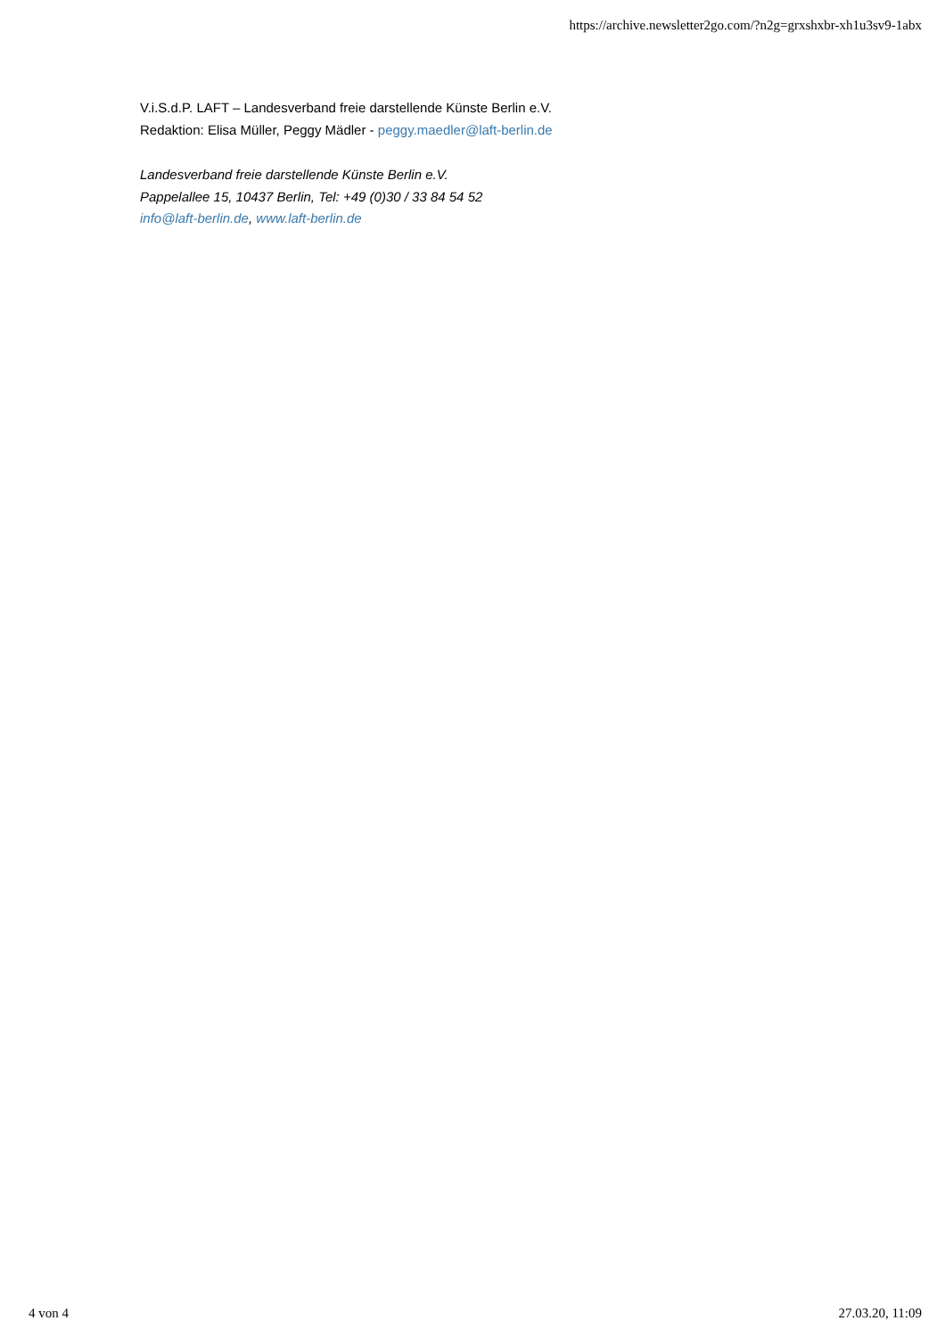https://archive.newsletter2go.com/?n2g=grxshxbr-xh1u3sv9-1abx
V.i.S.d.P. LAFT – Landesverband freie darstellende Künste Berlin e.V.
Redaktion: Elisa Müller, Peggy Mädler - peggy.maedler@laft-berlin.de
Landesverband freie darstellende Künste Berlin e.V.
Pappelallee 15, 10437 Berlin, Tel: +49 (0)30 / 33 84 54 52
info@laft-berlin.de, www.laft-berlin.de
4 von 4 27.03.20, 11:09